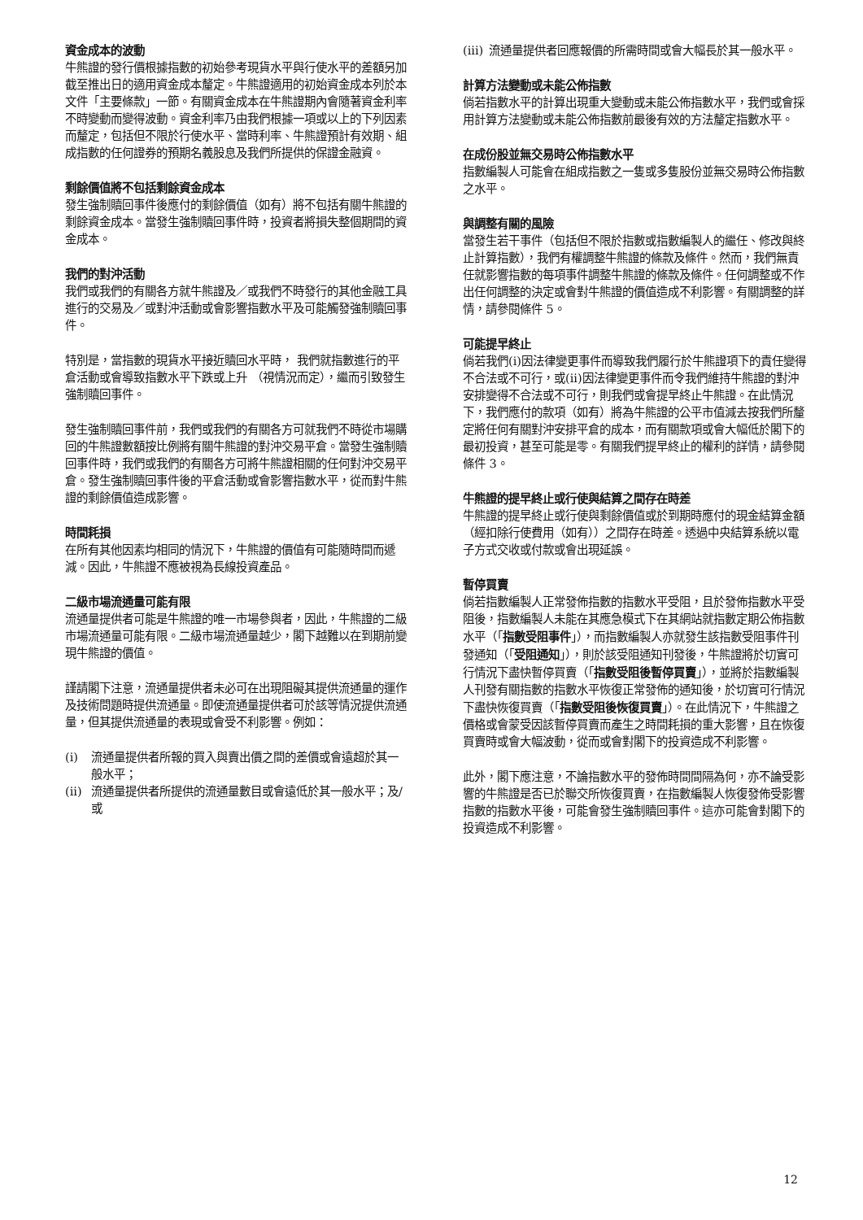資金成本的波動
牛熊證的發行價根據指數的初始參考現貨水平與行使水平的差額另加截至推出日的適用資金成本釐定。牛熊證適用的初始資金成本列於本文件「主要條款」一節。有關資金成本在牛熊證期內會隨著資金利率不時變動而變得波動。資金利率乃由我們根據一項或以上的下列因素而釐定，包括但不限於行使水平、當時利率、牛熊證預計有效期、組成指數的任何證券的預期名義股息及我們所提供的保證金融資。
剩餘價值將不包括剩餘資金成本
發生強制贖回事件後應付的剩餘價值（如有）將不包括有關牛熊證的剩餘資金成本。當發生強制贖回事件時，投資者將損失整個期間的資金成本。
我們的對沖活動
我們或我們的有關各方就牛熊證及／或我們不時發行的其他金融工具進行的交易及／或對沖活動或會影響指數水平及可能觸發強制贖回事件。
特別是，當指數的現貨水平接近贖回水平時， 我們就指數進行的平倉活動或會導致指數水平下跌或上升 （視情況而定），繼而引致發生強制贖回事件。
發生強制贖回事件前，我們或我們的有關各方可就我們不時從市場購回的牛熊證數額按比例將有關牛熊證的對沖交易平倉。當發生強制贖回事件時，我們或我們的有關各方可將牛熊證相關的任何對沖交易平倉。發生強制贖回事件後的平倉活動或會影響指數水平，從而對牛熊證的剩餘價值造成影響。
時間耗損
在所有其他因素均相同的情況下，牛熊證的價值有可能隨時間而遞減。因此，牛熊證不應被視為長線投資產品。
二級市場流通量可能有限
流通量提供者可能是牛熊證的唯一市場參與者，因此，牛熊證的二級市場流通量可能有限。二級市場流通量越少，閣下越難以在到期前變現牛熊證的價值。
謹請閣下注意，流通量提供者未必可在出現阻礙其提供流通量的運作及技術問題時提供流通量。即使流通量提供者可於該等情況提供流通量，但其提供流通量的表現或會受不利影響。例如：
(i) 流通量提供者所報的買入與賣出價之間的差價或會遠超於其一般水平；
(ii) 流通量提供者所提供的流通量數目或會遠低於其一般水平；及/或
(iii) 流通量提供者回應報價的所需時間或會大幅長於其一般水平。
計算方法變動或未能公佈指數
倘若指數水平的計算出現重大變動或未能公佈指數水平，我們或會採用計算方法變動或未能公佈指數前最後有效的方法釐定指數水平。
在成份股並無交易時公佈指數水平
指數編製人可能會在組成指數之一隻或多隻股份並無交易時公佈指數之水平。
與調整有關的風險
當發生若干事件（包括但不限於指數或指數編製人的繼任、修改與終止計算指數），我們有權調整牛熊證的條款及條件。然而，我們無責任就影響指數的每項事件調整牛熊證的條款及條件。任何調整或不作出任何調整的決定或會對牛熊證的價值造成不利影響。有關調整的詳情，請參閱條件 5。
可能提早終止
倘若我們(i)因法律變更事件而導致我們履行於牛熊證項下的責任變得不合法或不可行，或(ii)因法律變更事件而令我們維持牛熊證的對沖安排變得不合法或不可行，則我們或會提早終止牛熊證。在此情況下，我們應付的款項（如有）將為牛熊證的公平市值減去按我們所釐定將任何有關對沖安排平倉的成本，而有關款項或會大幅低於閣下的最初投資，甚至可能是零。有關我們提早終止的權利的詳情，請參閱條件 3。
牛熊證的提早終止或行使與結算之間存在時差
牛熊證的提早終止或行使與剩餘價值或於到期時應付的現金結算金額（經扣除行使費用（如有））之間存在時差。透過中央結算系統以電子方式交收或付款或會出現延誤。
暫停買賣
倘若指數編製人正常發佈指數的指數水平受阻，且於發佈指數水平受阻後，指數編製人未能在其應急模式下在其網站就指數定期公佈指數水平（「指數受阻事件」），而指數編製人亦就發生該指數受阻事件刊發通知（「受阻通知」），則於該受阻通知刊發後，牛熊證將於切實可行情況下盡快暫停買賣（「指數受阻後暫停買賣」），並將於指數編製人刊發有關指數的指數水平恢復正常發佈的通知後，於切實可行情況下盡快恢復買賣（「指數受阻後恢復買賣」）。在此情況下，牛熊證之價格或會蒙受因該暫停買賣而產生之時間耗損的重大影響，且在恢復買賣時或會大幅波動，從而或會對閣下的投資造成不利影響。
此外，閣下應注意，不論指數水平的發佈時間間隔為何，亦不論受影響的牛熊證是否已於聯交所恢復買賣，在指數編製人恢復發佈受影響指數的指數水平後，可能會發生強制贖回事件。這亦可能會對閣下的投資造成不利影響。
12